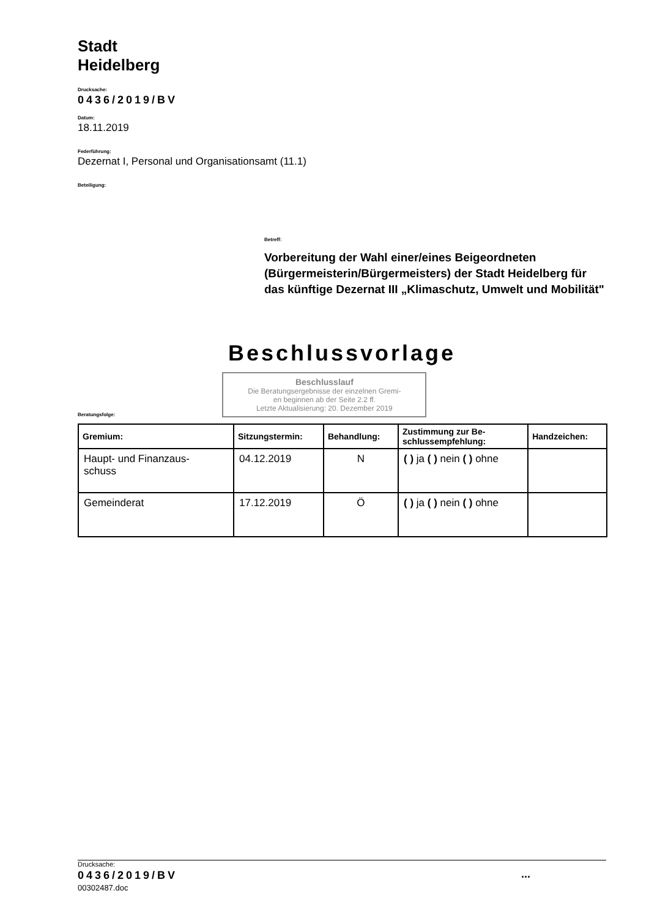Stadt
Heidelberg
Drucksache:
0436/2019/BV
Datum:
18.11.2019
Federführung:
Dezernat I, Personal und Organisationsamt (11.1)
Beteiligung:
Betreff:
Vorbereitung der Wahl einer/eines Beigeordneten (Bürgermeisterin/Bürgermeisters) der Stadt Heidelberg für das künftige Dezernat III „Klimaschutz, Umwelt und Mobilität"
Beschlussvorlage
Beratungsfolge:
Beschlusslauf
Die Beratungsergebnisse der einzelnen Gremi-
en beginnen ab der Seite 2.2 ff.
Letzte Aktualisierung: 20. Dezember 2019
| Gremium: | Sitzungstermin: | Behandlung: | Zustimmung zur Be- schlussempfehlung: | Handzeichen: |
| --- | --- | --- | --- | --- |
| Haupt- und Finanzaus- schuss | 04.12.2019 | N | ( ) ja ( ) nein ( ) ohne | |
| Gemeinderat | 17.12.2019 | Ö | ( ) ja ( ) nein ( ) ohne | |
Drucksache:
0436/2019/BV...
00302487.doc